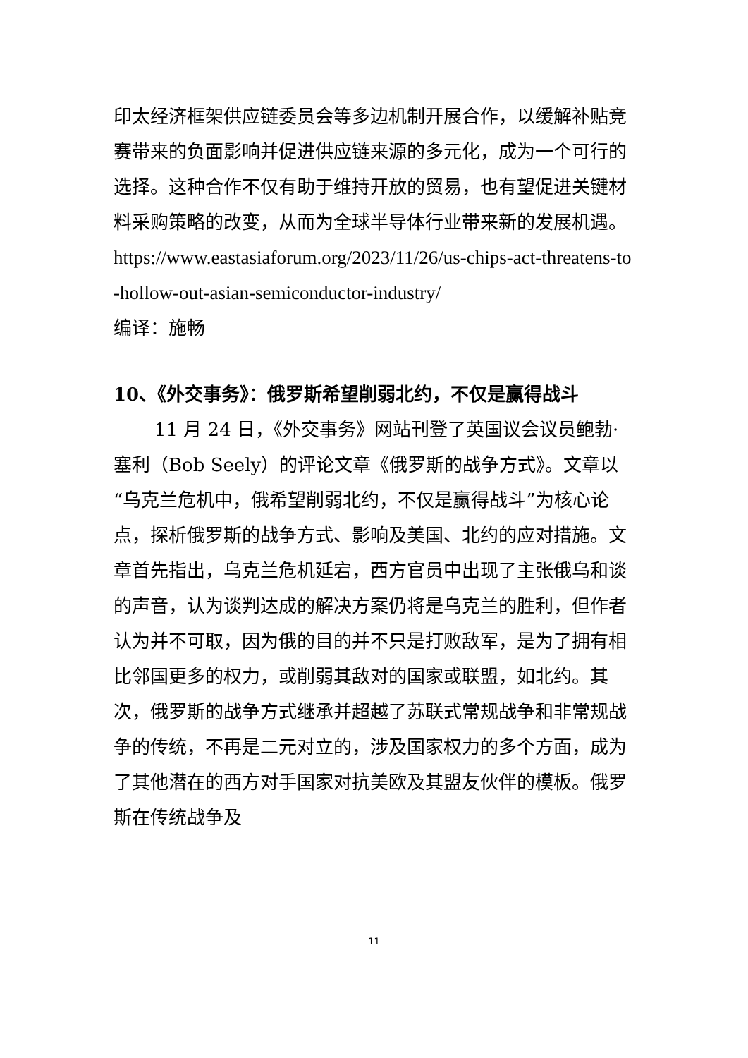印太经济框架供应链委员会等多边机制开展合作，以缓解补贴竞赛带来的负面影响并促进供应链来源的多元化，成为一个可行的选择。这种合作不仅有助于维持开放的贸易，也有望促进关键材料采购策略的改变，从而为全球半导体行业带来新的发展机遇。
https://www.eastasiaforum.org/2023/11/26/us-chips-act-threatens-to-hollow-out-asian-semiconductor-industry/
编译：施畅
10、《外交事务》：俄罗斯希望削弱北约，不仅是赢得战斗
11 月 24 日，《外交事务》网站刊登了英国议会议员鲍勃·塞利（Bob Seely）的评论文章《俄罗斯的战争方式》。文章以“乌克兰危机中，俄希望削弱北约，不仅是赢得战斗”为核心论点，探析俄罗斯的战争方式、影响及美国、北约的应对措施。文章首先指出，乌克兰危机延宕，西方官员中出现了主张俄乌和谈的声音，认为谈判达成的解决方案仍将是乌克兰的胜利，但作者认为并不可取，因为俄的目的并不只是打败敌军，是为了拥有相比邻国更多的权力，或削弱其敌对的国家或联盟，如北约。其次，俄罗斯的战争方式继承并超越了苏联式常规战争和非常规战争的传统，不再是二元对立的，涉及国家权力的多个方面，成为了其他潜在的西方对手国家对抗美欧及其盟友伙伴的模板。俄罗斯在传统战争及
11